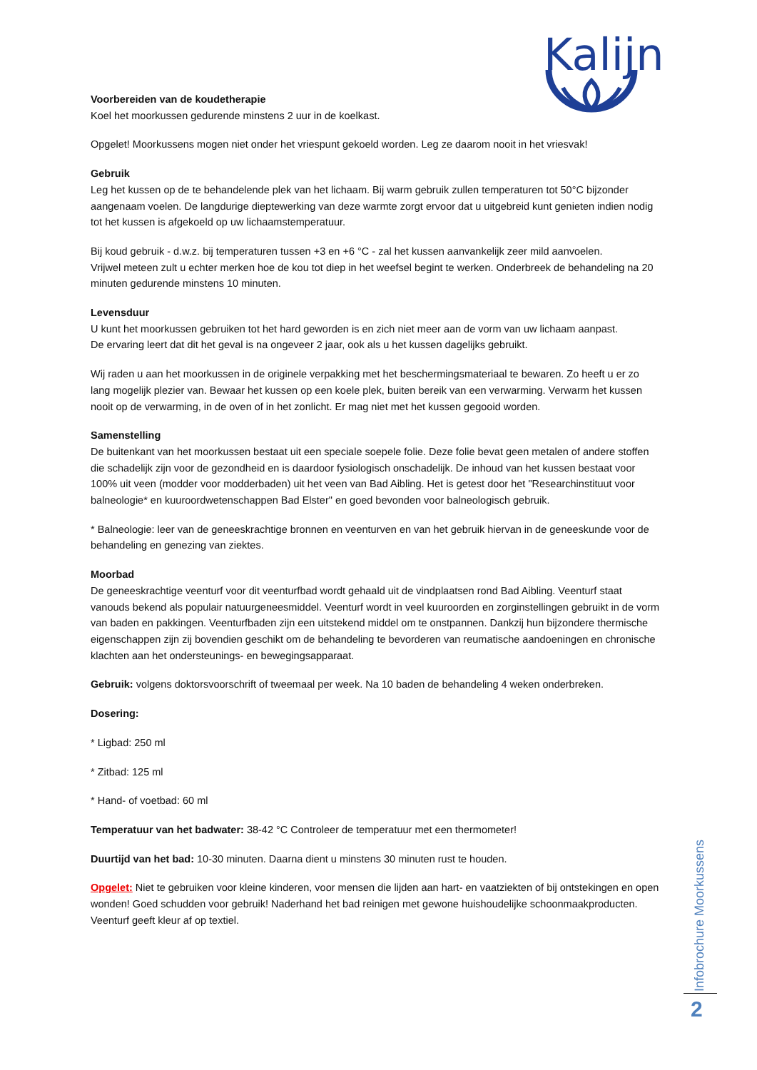Kalijn
Voorbereiden van de koudetherapie
Koel het moorkussen gedurende minstens 2 uur in de koelkast.
Opgelet! Moorkussens mogen niet onder het vriespunt gekoeld worden. Leg ze daarom nooit in het vriesvak!
Gebruik
Leg het kussen op de te behandelende plek van het lichaam. Bij warm gebruik zullen temperaturen tot 50°C bijzonder aangenaam voelen. De langdurige dieptewerking van deze warmte zorgt ervoor dat u uitgebreid kunt genieten indien nodig tot het kussen is afgekoeld op uw lichaamstemperatuur.
Bij koud gebruik - d.w.z. bij temperaturen tussen +3 en +6 °C - zal het kussen aanvankelijk zeer mild aanvoelen.
Vrijwel meteen zult u echter merken hoe de kou tot diep in het weefsel begint te werken. Onderbreek de behandeling na 20 minuten gedurende minstens 10 minuten.
Levensduur
U kunt het moorkussen gebruiken tot het hard geworden is en zich niet meer aan de vorm van uw lichaam aanpast.
De ervaring leert dat dit het geval is na ongeveer 2 jaar, ook als u het kussen dagelijks gebruikt.
Wij raden u aan het moorkussen in de originele verpakking met het beschermingsmateriaal te bewaren. Zo heeft u er zo lang mogelijk plezier van. Bewaar het kussen op een koele plek, buiten bereik van een verwarming. Verwarm het kussen nooit op de verwarming, in de oven of in het zonlicht. Er mag niet met het kussen gegooid worden.
Samenstelling
De buitenkant van het moorkussen bestaat uit een speciale soepele folie. Deze folie bevat geen metalen of andere stoffen die schadelijk zijn voor de gezondheid en is daardoor fysiologisch onschadelijk. De inhoud van het kussen bestaat voor 100% uit veen (modder voor modderbaden) uit het veen van Bad Aibling. Het is getest door het "Researchinstituut voor balneologie* en kuuroordwetenschappen Bad Elster" en goed bevonden voor balneologisch gebruik.
* Balneologie: leer van de geneeskrachtige bronnen en veenturven en van het gebruik hiervan in de geneeskunde voor de behandeling en genezing van ziektes.
Moorbad
De geneeskrachtige veenturf voor dit veenturfbad wordt gehaald uit de vindplaatsen rond Bad Aibling. Veenturf staat vanouds bekend als populair natuurgeneesmiddel. Veenturf wordt in veel kuuroorden en zorginstellingen gebruikt in de vorm van baden en pakkingen. Veenturfbaden zijn een uitstekend middel om te onstpannen. Dankzij hun bijzondere thermische eigenschappen zijn zij bovendien geschikt om de behandeling te bevorderen van reumatische aandoeningen en chronische klachten aan het ondersteunings- en bewegingsapparaat.
Gebruik: volgens doktorsvoorschrift of tweemaal per week. Na 10 baden de behandeling 4 weken onderbreken.
Dosering:
* Ligbad: 250 ml
* Zitbad: 125 ml
* Hand- of voetbad: 60 ml
Temperatuur van het badwater: 38-42 °C Controleer de temperatuur met een thermometer!
Duurtijd van het bad: 10-30 minuten. Daarna dient u minstens 30 minuten rust te houden.
Opgelet: Niet te gebruiken voor kleine kinderen, voor mensen die lijden aan hart- en vaatziekten of bij ontstekingen en open wonden! Goed schudden voor gebruik! Naderhand het bad reinigen met gewone huishoudelijke schoonmaakproducten. Veenturf geeft kleur af op textiel.
Infobrochure Moorkussens
2